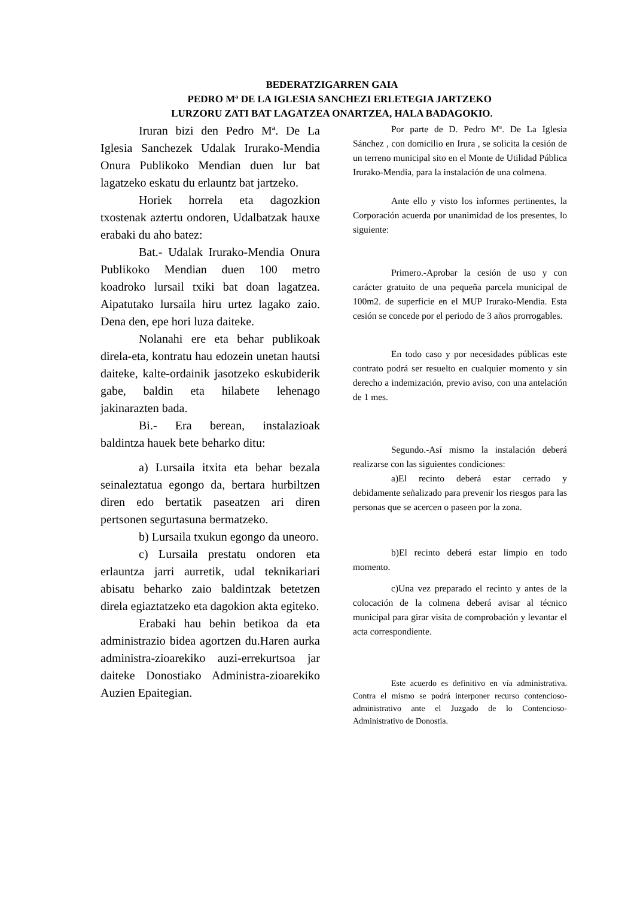BEDERATZIGARREN GAIA
PEDRO Mª DE LA IGLESIA SANCHEZI ERLETEGIA JARTZEKO
LURZORU ZATI BAT LAGATZEA ONARTZEA, HALA BADAGOKIO.
Iruran bizi den Pedro Mª. De La Iglesia Sanchezek Udalak Irurako-Mendia Onura Publikoko Mendian duen lur bat lagatzeko eskatu du erlauntz bat jartzeko.
Horiek horrela eta dagozkion txostenak aztertu ondoren, Udalbatzak hauxe erabaki du aho batez:
Bat.- Udalak Irurako-Mendia Onura Publikoko Mendian duen 100 metro koadroko lursail txiki bat doan lagatzea. Aipatutako lursaila hiru urtez lagako zaio. Dena den, epe hori luza daiteke.
Nolanahi ere eta behar publikoak direla-eta, kontratu hau edozein unetan hautsi daiteke, kalte-ordainik jasotzeko eskubiderik gabe, baldin eta hilabete lehenago jakinarazten bada.
Bi.- Era berean, instalazioak baldintza hauek bete beharko ditu:
a) Lursaila itxita eta behar bezala seinaleztatua egongo da, bertara hurbiltzen diren edo bertatik paseatzen ari diren pertsonen segurtasuna bermatzeko.
b) Lursaila txukun egongo da uneoro.
c) Lursaila prestatu ondoren eta erlauntza jarri aurretik, udal teknikariari abisatu beharko zaio baldintzak betetzen direla egiaztatzeko eta dagokion akta egiteko.
Erabaki hau behin betikoa da eta administrazio bidea agortzen du.Haren aurka administra-zioarekiko auzi-errekurtsoa jar daiteke Donostiako Administra-zioarekiko Auzien Epaitegian.
Por parte de D. Pedro Mª. De La Iglesia Sánchez , con domicilio en Irura , se solicita la cesión de un terreno municipal sito en el Monte de Utilidad Pública Irurako-Mendia, para la instalación de una colmena.
Ante ello y visto los informes pertinentes, la Corporación acuerda por unanimidad de los presentes, lo siguiente:
Primero.-Aprobar la cesión de uso y con carácter gratuito de una pequeña parcela municipal de 100m2. de superficie en el MUP Irurako-Mendia. Esta cesión se concede por el periodo de 3 años prorrogables.
En todo caso y por necesidades públicas este contrato podrá ser resuelto en cualquier momento y sin derecho a indemización, previo aviso, con una antelación de 1 mes.
Segundo.-Así mismo la instalación deberá realizarse con las siguientes condiciones:
a)El recinto deberá estar cerrado y debidamente señalizado para prevenir los riesgos para las personas que se acercen o paseen por la zona.
b)El recinto deberá estar limpio en todo momento.
c)Una vez preparado el recinto y antes de la colocación de la colmena deberá avisar al técnico municipal para girar visita de comprobación y levantar el acta correspondiente.
Este acuerdo es definitivo en vía administrativa. Contra el mismo se podrá interponer recurso contencioso-administrativo ante el Juzgado de lo Contencioso-Administrativo de Donostia.